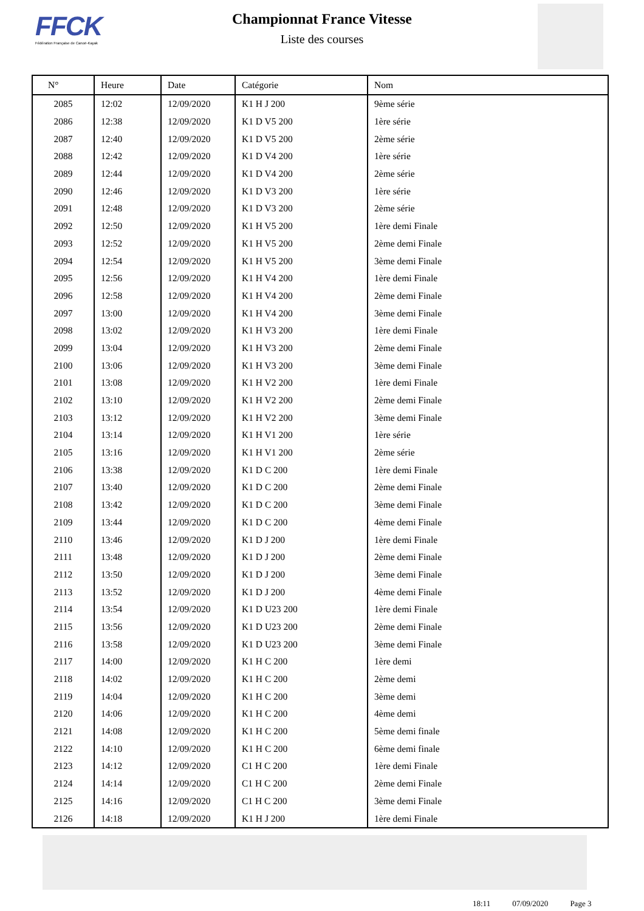FFCK
Fédération Française de Canoë-Kayak
Championnat France Vitesse
Liste des courses
| N° | Heure | Date | Catégorie | Nom |
| --- | --- | --- | --- | --- |
| 2085 | 12:02 | 12/09/2020 | K1 H J 200 | 9ème série |
| 2086 | 12:38 | 12/09/2020 | K1 D V5 200 | 1ère série |
| 2087 | 12:40 | 12/09/2020 | K1 D V5 200 | 2ème série |
| 2088 | 12:42 | 12/09/2020 | K1 D V4 200 | 1ère série |
| 2089 | 12:44 | 12/09/2020 | K1 D V4 200 | 2ème série |
| 2090 | 12:46 | 12/09/2020 | K1 D V3 200 | 1ère série |
| 2091 | 12:48 | 12/09/2020 | K1 D V3 200 | 2ème série |
| 2092 | 12:50 | 12/09/2020 | K1 H V5 200 | 1ère demi Finale |
| 2093 | 12:52 | 12/09/2020 | K1 H V5 200 | 2ème demi Finale |
| 2094 | 12:54 | 12/09/2020 | K1 H V5 200 | 3ème demi Finale |
| 2095 | 12:56 | 12/09/2020 | K1 H V4 200 | 1ère demi Finale |
| 2096 | 12:58 | 12/09/2020 | K1 H V4 200 | 2ème demi Finale |
| 2097 | 13:00 | 12/09/2020 | K1 H V4 200 | 3ème demi Finale |
| 2098 | 13:02 | 12/09/2020 | K1 H V3 200 | 1ère demi Finale |
| 2099 | 13:04 | 12/09/2020 | K1 H V3 200 | 2ème demi Finale |
| 2100 | 13:06 | 12/09/2020 | K1 H V3 200 | 3ème demi Finale |
| 2101 | 13:08 | 12/09/2020 | K1 H V2 200 | 1ère demi Finale |
| 2102 | 13:10 | 12/09/2020 | K1 H V2 200 | 2ème demi Finale |
| 2103 | 13:12 | 12/09/2020 | K1 H V2 200 | 3ème demi Finale |
| 2104 | 13:14 | 12/09/2020 | K1 H V1 200 | 1ère série |
| 2105 | 13:16 | 12/09/2020 | K1 H V1 200 | 2ème série |
| 2106 | 13:38 | 12/09/2020 | K1 D C 200 | 1ère demi Finale |
| 2107 | 13:40 | 12/09/2020 | K1 D C 200 | 2ème demi Finale |
| 2108 | 13:42 | 12/09/2020 | K1 D C 200 | 3ème demi Finale |
| 2109 | 13:44 | 12/09/2020 | K1 D C 200 | 4ème demi Finale |
| 2110 | 13:46 | 12/09/2020 | K1 D J 200 | 1ère demi Finale |
| 2111 | 13:48 | 12/09/2020 | K1 D J 200 | 2ème demi Finale |
| 2112 | 13:50 | 12/09/2020 | K1 D J 200 | 3ème demi Finale |
| 2113 | 13:52 | 12/09/2020 | K1 D J 200 | 4ème demi Finale |
| 2114 | 13:54 | 12/09/2020 | K1 D U23 200 | 1ère demi Finale |
| 2115 | 13:56 | 12/09/2020 | K1 D U23 200 | 2ème demi Finale |
| 2116 | 13:58 | 12/09/2020 | K1 D U23 200 | 3ème demi Finale |
| 2117 | 14:00 | 12/09/2020 | K1 H C 200 | 1ère demi |
| 2118 | 14:02 | 12/09/2020 | K1 H C 200 | 2ème demi |
| 2119 | 14:04 | 12/09/2020 | K1 H C 200 | 3ème demi |
| 2120 | 14:06 | 12/09/2020 | K1 H C 200 | 4ème demi |
| 2121 | 14:08 | 12/09/2020 | K1 H C 200 | 5ème demi finale |
| 2122 | 14:10 | 12/09/2020 | K1 H C 200 | 6ème demi finale |
| 2123 | 14:12 | 12/09/2020 | C1 H C 200 | 1ère demi Finale |
| 2124 | 14:14 | 12/09/2020 | C1 H C 200 | 2ème demi Finale |
| 2125 | 14:16 | 12/09/2020 | C1 H C 200 | 3ème demi Finale |
| 2126 | 14:18 | 12/09/2020 | K1 H J 200 | 1ère demi Finale |
18:11 07/09/2020 Page 3